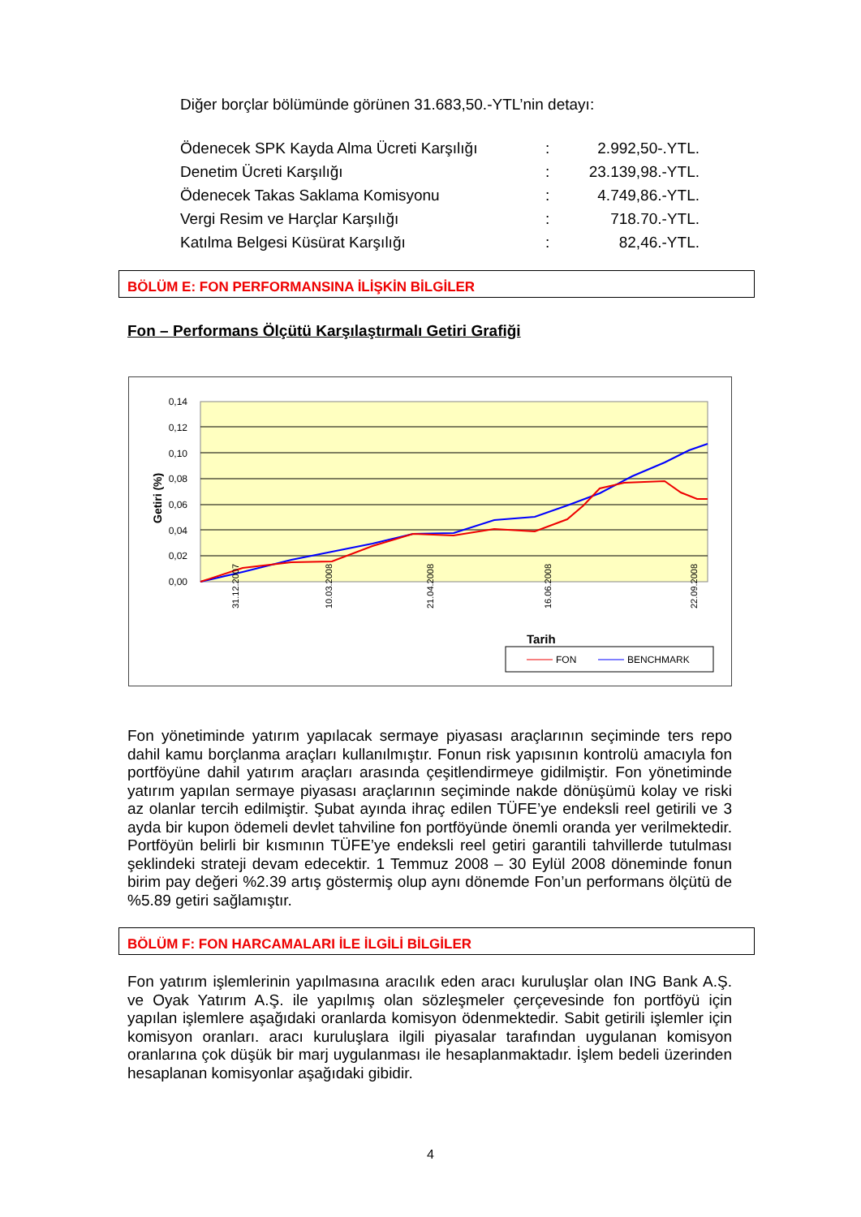Diğer borçlar bölümünde görünen 31.683,50.-YTL’nin detayı:
| Ödenecek SPK Kayda Alma Ücreti Karşılığı | : | 2.992,50-.YTL. |
| Denetim Ücreti Karşılığı | : | 23.139,98.-YTL. |
| Ödenecek Takas Saklama Komisyonu | : | 4.749,86.-YTL. |
| Vergi Resim ve Harçlar Karşılığı | : | 718.70.-YTL. |
| Katılma Belgesi Küsürat Karşılığı | : | 82,46.-YTL. |
BÖLÜM E: FON PERFORMANSINA İLİŞKİN BİLGİLER
Fon – Performans Ölçütü Karşılaştırmalı Getiri Grafiği
0,14
0,12
0,10
0,08
0,06
0,04
0,02
0,00
Getiri (%)
31.12.2007
10.03.2008
21.04.2008
16.06.2008
22.09.2008
Tarih
FON
BENCHMARK
Fon yönetiminde yatırım yapılacak sermaye piyasası araçlarının seçiminde ters repo dahil kamu borçlanma araçları kullanılmıştır. Fonun risk yapısının kontrolü amacıyla fon portföyüne dahil yatırım araçları arasında çeşitlendirmeye gidilmiştir. Fon yönetiminde yatırım yapılan sermaye piyasası araçlarının seçiminde nakde dönüşümü kolay ve riski az olanlar tercih edilmiştir. Şubat ayında ihraç edilen TÜFE’ye endeksli reel getirili ve 3 ayda bir kupon ödemeli devlet tahviline fon portföyünde önemli oranda yer verilmektedir. Portföyün belirli bir kısmının TÜFE’ye endeksli reel getiri garantili tahvillerde tutulması şeklindeki strateji devam edecektir. 1 Temmuz 2008 – 30 Eylül 2008 döneminde fonun birim pay değeri %2.39 artış göstermiş olup aynı dönemde Fon’un performans ölçütü de %5.89 getiri sağlamıştır.
BÖLÜM F: FON HARCAMALARI İLE İLGİLİ BİLGİLER
Fon yatırım işlemlerinin yapılmasına aracılık eden aracı kuruluşlar olan ING Bank A.Ş. ve Oyak Yatırım A.Ş. ile yapılmış olan sözleşmeler çerçevesinde fon portföyü için yapılan işlemlere aşağıdaki oranlarda komisyon ödenmektedir. Sabit getirili işlemler için komisyon oranları. aracı kuruluşlara ilgili piyasalar tarafından uygulanan komisyon oranlarına çok düşük bir marj uygulanması ile hesaplanmaktadır. İşlem bedeli üzerinden hesaplanan komisyonlar aşağıdaki gibidir.
4